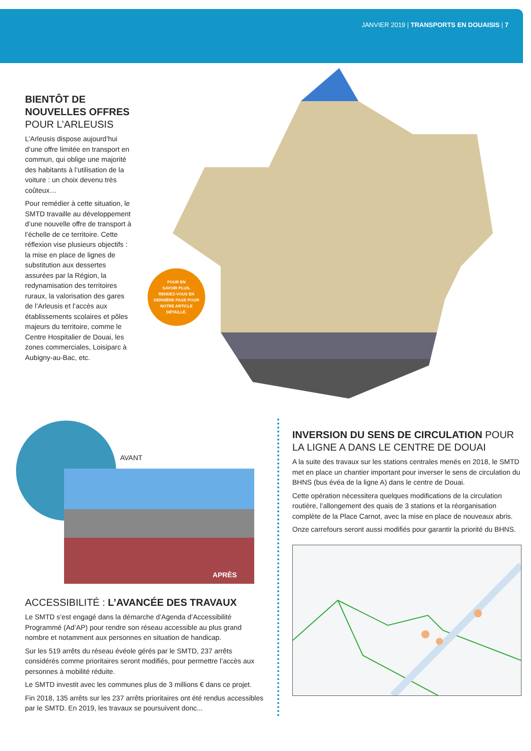JANVIER 2019 | TRANSPORTS EN DOUAISIS | 7
BIENTÔT DE NOUVELLES OFFRES POUR L’ARLEUSIS
L’Arleusis dispose aujourd’hui d’une offre limitée en transport en commun, qui oblige une majorité des habitants à l’utilisation de la voiture : un choix devenu très coûteux…
Pour remédier à cette situation, le SMTD travaille au développement d’une nouvelle offre de transport à l’échelle de ce territoire. Cette réflexion vise plusieurs objectifs : la mise en place de lignes de substitution aux dessertes assurées par la Région, la redynamisation des territoires ruraux, la valorisation des gares de l’Arleusis et l’accès aux établissements scolaires et pôles majeurs du territoire, comme le Centre Hospitalier de Douai, les zones commerciales, Loisiparc à Aubigny-au-Bac, etc.
POUR EN
SAVOIR PLUS,
RENDEZ-VOUS EN
DERNIÈRE PAGE POUR
NOTRE ARTICLE
DÉTAILLÉ.
AVANT
APRÈS
ACCESSIBILITÉ : L’AVANCÉE DES TRAVAUX
Le SMTD s’est engagé dans la démarche d’Agenda d’Accessibilité Programmé (Ad’AP) pour rendre son réseau accessible au plus grand nombre et notamment aux personnes en situation de handicap.
Sur les 519 arrêts du réseau évéole gérés par le SMTD, 237 arrêts considérés comme prioritaires seront modifiés, pour permettre l’accès aux personnes à mobilité réduite.
Le SMTD investit avec les communes plus de 3 millions € dans ce projet.
Fin 2018, 135 arrêts sur les 237 arrêts prioritaires ont été rendus accessibles par le SMTD. En 2019, les travaux se poursuivent donc...
INVERSION DU SENS DE CIRCULATION POUR LA LIGNE A DANS LE CENTRE DE DOUAI
A la suite des travaux sur les stations centrales menés en 2018, le SMTD met en place un chantier important pour inverser le sens de circulation du BHNS (bus évéa de la ligne A) dans le centre de Douai.
Cette opération nécessitera quelques modifications de la circulation routière, l’allongement des quais de 3 stations et la réorganisation complète de la Place Carnot, avec la mise en place de nouveaux abris.
Onze carrefours seront aussi modifiés pour garantir la priorité du BHNS.